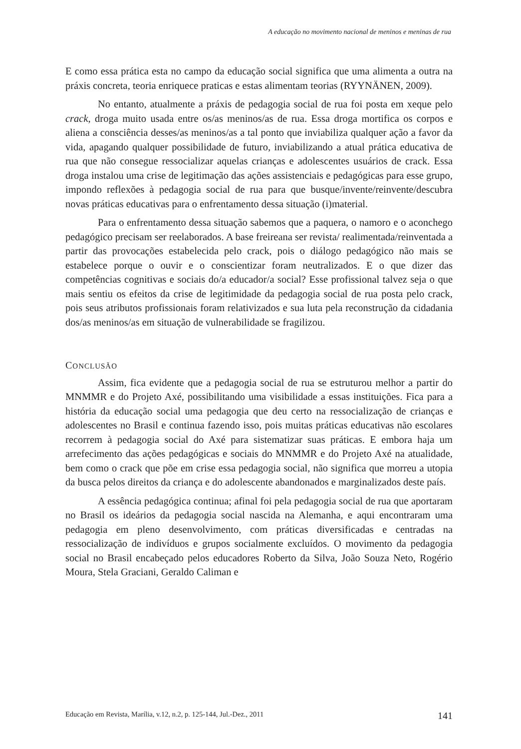A educação no movimento nacional de meninos e meninas de rua
E como essa prática esta no campo da educação social significa que uma alimenta a outra na práxis concreta, teoria enriquece praticas e estas alimentam teorias (RYYNÄNEN, 2009).
No entanto, atualmente a práxis de pedagogia social de rua foi posta em xeque pelo crack, droga muito usada entre os/as meninos/as de rua. Essa droga mortifica os corpos e aliena a consciência desses/as meninos/as a tal ponto que inviabiliza qualquer ação a favor da vida, apagando qualquer possibilidade de futuro, inviabilizando a atual prática educativa de rua que não consegue ressocializar aquelas crianças e adolescentes usuários de crack. Essa droga instalou uma crise de legitimação das ações assistenciais e pedagógicas para esse grupo, impondo reflexões à pedagogia social de rua para que busque/invente/reinvente/descubra novas práticas educativas para o enfrentamento dessa situação (i)material.
Para o enfrentamento dessa situação sabemos que a paquera, o namoro e o aconchego pedagógico precisam ser reelaborados. A base freireana ser revista/ realimentada/reinventada a partir das provocações estabelecida pelo crack, pois o diálogo pedagógico não mais se estabelece porque o ouvir e o conscientizar foram neutralizados. E o que dizer das competências cognitivas e sociais do/a educador/a social? Esse profissional talvez seja o que mais sentiu os efeitos da crise de legitimidade da pedagogia social de rua posta pelo crack, pois seus atributos profissionais foram relativizados e sua luta pela reconstrução da cidadania dos/as meninos/as em situação de vulnerabilidade se fragilizou.
CONCLUSÃO
Assim, fica evidente que a pedagogia social de rua se estruturou melhor a partir do MNMMR e do Projeto Axé, possibilitando uma visibilidade a essas instituições. Fica para a história da educação social uma pedagogia que deu certo na ressocialização de crianças e adolescentes no Brasil e continua fazendo isso, pois muitas práticas educativas não escolares recorrem à pedagogia social do Axé para sistematizar suas práticas. E embora haja um arrefecimento das ações pedagógicas e sociais do MNMMR e do Projeto Axé na atualidade, bem como o crack que põe em crise essa pedagogia social, não significa que morreu a utopia da busca pelos direitos da criança e do adolescente abandonados e marginalizados deste país.
A essência pedagógica continua; afinal foi pela pedagogia social de rua que aportaram no Brasil os ideários da pedagogia social nascida na Alemanha, e aqui encontraram uma pedagogia em pleno desenvolvimento, com práticas diversificadas e centradas na ressocialização de indivíduos e grupos socialmente excluídos. O movimento da pedagogia social no Brasil encabeçado pelos educadores Roberto da Silva, João Souza Neto, Rogério Moura, Stela Graciani, Geraldo Caliman e
Educação em Revista, Marília, v.12, n.2, p. 125-144, Jul.-Dez., 2011 141